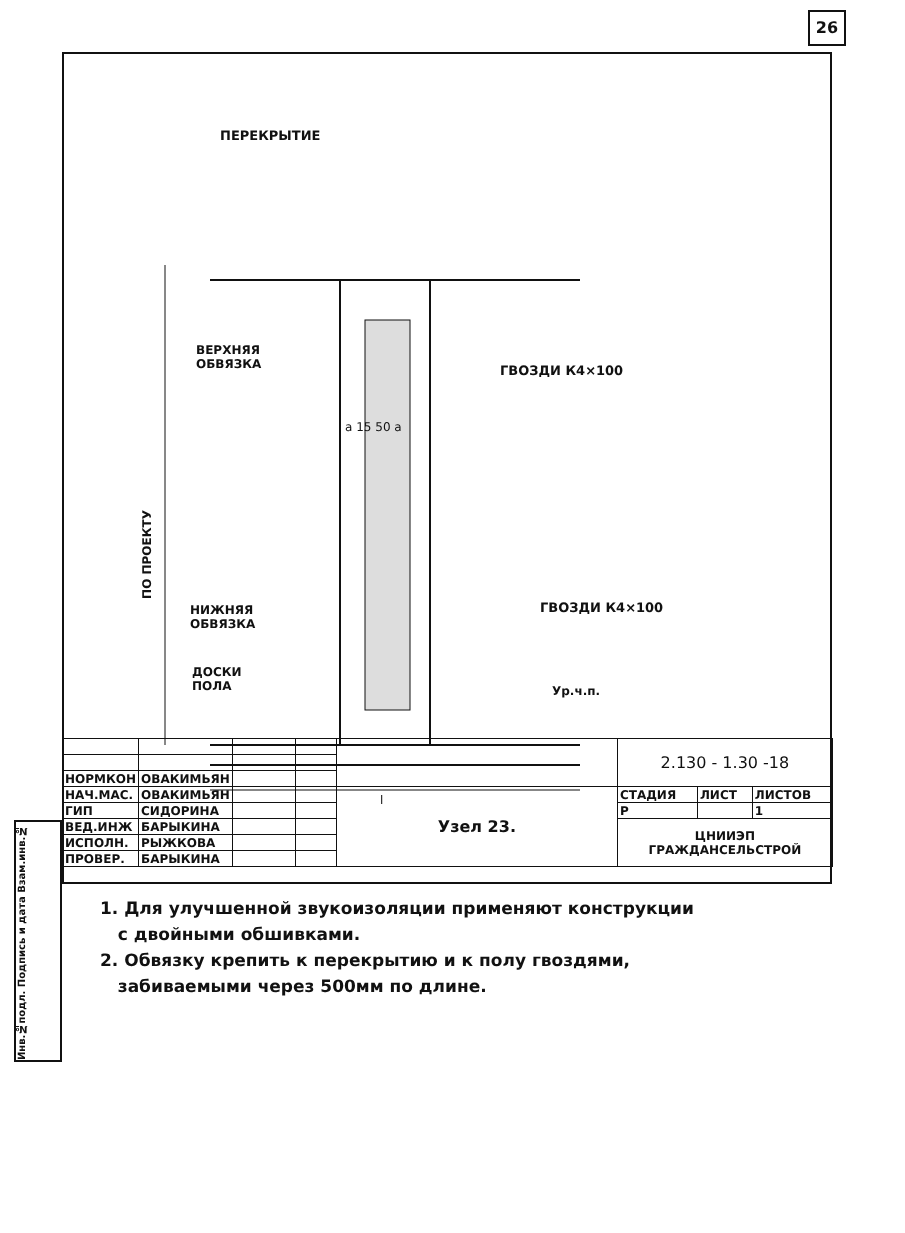26
ПЕРЕКРЫТИЕ
ВЕРХНЯЯ
ОБВЯЗКА
ГВОЗДИ К4×100
a 15 50 a
ПО ПРОЕКТУ
НИЖНЯЯ
ОБВЯЗКА
ГВОЗДИ К4×100
ДОСКИ
ПОЛА
Ур.ч.п.
l
1. Для улучшенной звукоизоляции применяют конструкции
с двойными обшивками.
2. Обвязку крепить к перекрытию и к полу гвоздями,
забиваемыми через 500мм по длине.
Инв.№подл. Подпись и дата Взам.инв.№
| | | | | | 2.130 - 1.30 -18 | | |
| НОРМКОН | ОВАКИМЬЯН | | | | | | |
| НАЧ.МАС. | ОВАКИМЬЯН | | | Узел 23. | СТАДИЯ | ЛИСТ | ЛИСТОВ |
| ГИП | СИДОРИНА | | | | Р | | 1 |
| ВЕД.ИНЖ | БАРЫКИНА | | | | ЦНИИЭП ГРАЖДАНСЕЛЬСТРОЙ | | |
| ИСПОЛН. | РЫЖКОВА | | | | | | |
| ПРОВЕР. | БАРЫКИНА | | | | | | |